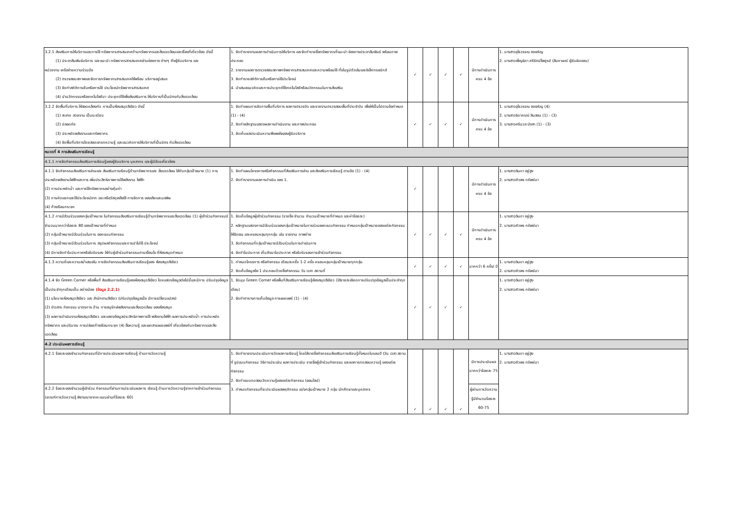| 3.2.1 ส่งเสริมการให้บริการและการใช้ ทรัพยากรสารสนเทศด้านทรัพยากรและสิ่งแวดล้อมและเรื่องที่เกี่ยวข้อง ดังนี้ (1) ประชาสัมพันธ์บริการ และแนะนำ ทรัพยากรสารสนเทศผ่านช่องทาง ต่างๆ ถึงผู้รับบริการ และ หน่วยงาน เครือข่ายความร่วมมือ (2) ตรวจสอบสภาพและจัดการทรัพยากรสารสนเทศให้พร้อม บริการอยู่เสมอ (3) จัดทำสถิติการยืมหรือการใช้ ประโยชน์ทรัพยากรสารสนเทศ (4) นำนวัตกรรมหรือเทคโนโลยีมา ประยุกต์ใช้เพื่อส่งเสริมการ ให้บริการที่เป็นมิตรกับสิ่งแวดล้อม | 1. จัดทำรายงานผลการดำเนินการให้บริการ และจัดทำรายชื่อทรัพยากรที่แนะนำ ช่องทางประชาสัมพันธ์ พร้อมภาพประกอบ 2. รายงานผลการตรวจสอบสภาพทรัพยากรสารสนเทศและความพร้อมใช้ ทั้งในรูปตัวเล่มและอิเล็กทรอนิกส์ 3. จัดทำรายสถิติการยืมหรือการใช้ประโยชน์ 4. นำเสนอแนวคิดและการประยุกต์ใช้เทคโนโลยีหรือนวัตกรรมในการส่งเสริม | ✓ | ✓ | ✓ | ✓ | มีการดำเนินการครบ 4 ข้อ | 1. นางสาวอุไรวรรณ จงเจริญ 2. นางสาวเพ็ญธิภา ศรีรัตน์ไพศูรย์ (สัมภาษณ์ ผู้รับผิดชอบ) |
| 3.2.2 จัดพื้นที่บริการ ให้สอดคล้องกับ การเป็นห้องสมุดสีเขียว ดังนี้ (1) สะอาด สวยงาม เป็นระเบียบ (2) ปลอดภัย (3) ประหยัดพลังงานและทรัพยากร (4) จัดพื้นที่บริการโดยสอดแทรกความรู้ และแนวคิดการให้บริการที่เป็นมิตร กับสิ่งแวดล้อม | 1. จัดทำแผนการจัดการพื้นที่บริการ ผลการตรวจวัด และรายงานตรวจสอบพื้นที่ประจำวัน เพื่อให้เป็นไปตามข้อกำหนด (1) - (4) 2. จัดทำหลักฐานแสดงผลการดำเนินงาน และภาพประกอบ 3. จัดเก็บผลประเมินความพึงพอใจของผู้รับบริการ | ✓ | ✓ | ✓ | ✓ | มีการดำเนินการครบ 4 ข้อ | 1. นางสาวอุไรวรรณ จงเจริญ (4) 2. นางสาวธิดาภรณ์ สินสอน (1) - (3) 3. นางสาวศรีนวล มังสา (1) - (3) |
| หมวดที่ 4 การส่งเสริมการเรียนรู้ | | | | | | | |
| 4.1.1 การจัดกิจกรรมส่งเสริมการเรียนรู้ของผู้รับบริการ บุคลากร และผู้มีส่วนเกี่ยวข้อง | | | | | | | |
| 4.1.1 จัดกิจกรรมส่งเสริมการอ่านและ ส่งเสริมการเรียนรู้ด้านทรัพยากรและ สิ่งแวดล้อม ให้กับกลุ่มเป้าหมาย (1) การประหยัดพลังงานไฟฟ้าและการ เพิ่มประสิทธิภาพการใช้พลังงาน ไฟฟ้า (2) การประหยัดน้ำ และการใช้ทรัพยากรอย่างคุ้มค่า (3) การคัดแยกและใช้ประโยชน์จาก ขยะหรือวัสดุเหลือใช้ การจัดการ ของเสียและมลพิษ (4) ก๊าซเรือนกระจก | 1. จัดทำแผนโครงการหรือกิจกรรมที่ส่งเสริมการอ่าน และส่งเสริมการเรียนรู้ ตามข้อ (1) - (4) 2. จัดทำรายงานผลการดำเนิน ของ 1. | ✓ | | | | มีการดำเนินการครบ 4 ข้อ | 1. นางสาวลินดา อยู่สูง 2. นางสาวศิวพร ทรัพย์มา |
| 4.1.2 การมีส่วนร่วมของกลุ่มเป้าหมาย ในกิจกรรมส่งเสริมการเรียนรู้ด้านทรัพยากรและสิ่งแวดล้อม (1) ผู้เข้าร่วมกิจกรรมมีจำนวนมากกว่าร้อยละ 80 ของเป้าหมายที่กำหนด (2) กลุ่มเป้าหมายมีส่วนร่วมในการ ออกแบบกิจกรรม (3) กลุ่มเป้าหมายมีส่วนร่วมในการ สรุปผลกิจกรรมและการนำไปใช้ ประโยชน์ (4) มีการจัดทำใบประกาศหรือใบรับรอง ให้กับผู้เข้าร่วมกิจกรรมตามเงื่อนไข ที่ห้องสมุดกำหนด | 1. จัดเก็บข้อมูลผู้เข้าร่วมกิจกรรม (รายชื่อ จำนวน จำนวนเป้าหมายที่กำหนด และค่าร้อยละ) 2. หลักฐานแสดงการมีส่วนร่วมของกลุ่มเป้าหมายในการร่วมออกแบบกิจกรรม กำหนดกลุ่มเป้าหมายของแต่ละกิจกรรมให้ชัดเจน และครอบคลุมทุกกลุ่ม เช่น รายงาน ภาพถ่าย 3. จัดกิจกรรมที่กลุ่มเป้าหมายมีส่วนร่วมในการดำเนินการ 4. จัดทำใบประกาศ เก็บสำเนาใบประกาศ หรือใบรับรองการเข้าร่วมกิจกรรม | ✓ | ✓ | ✓ | ✓ | มีการดำเนินการครบ 4 ข้อ | 1. นางสาวลินดา อยู่สูง 2. นางสาวศิวพร ทรัพย์มา |
| 4.1.3 ความถี่และความสม่ำเสมอใน การจัดกิจกรรมส่งเสริมการเรียนรู้ของ ห้องสมุดสีเขียว | 1. กำหนดโครงการ หรือกิจกรรม เดือนละครั้ง 1-2 ครั้ง ครอบคลุมกลุ่มเป้าหมายทุกกลุ่ม 2. จัดเก็บข้อมูลข้อ 1 ประกอบด้วยชื่อกิจกรรม วัน เวลา สถานที่ | ✓ | ✓ | ✓ | ✓ | มากกว่า 6 ครั้ง/ ปี | 1. นางสาวลินดา อยู่สูง 2. นางสาวศิวพร ทรัพย์มา |
| 4.1.4 จัด Green Corner หรือพื้นที่ ส่งเสริมการเรียนรู้ของห้องสมุดสีเขียว โดยแสดงข้อมูลต่อไปนี้และมีการ ปรับปรุงข้อมูลเป็นประจำทุกเดือนเป็น อย่างน้อย (ข้อมูล 2.2.1) (1) นโยบายห้องสมุดสีเขียว และ สำนักงานสีเขียว (ปรับปรุงข้อมูลเมื่อ มีการเปลี่ยนแปลง) (2) ข่าวสาร กิจกรรม มาตรการ ด้าน การอนุรักษ์พลังงานและสิ่งแวดล้อม ของห้องสมุด (3) ผลการดำเนินงานห้องสมุดสีเขียว และแสดงข้อมูลประสิทธิภาพการใช้ พลังงานไฟฟ้า ผลการประหยัดน้ำ การประหยัดทรัพยากร และปริมาณ การปล่อยก๊าซเรือนกระจก (4) สื่อความรู้ และเอกสารเผยแพร่ที่ เกี่ยวข้องกับทรัพยากรและสิ่งแวดล้อม | 1. จัดมุม Green Corner หรือพื้นที่ส่งเสริมการเรียนรู้ห้องสมุดสีเขียว (ใส่รายละเอียดการปรับปรุงข้อมูลเป็นประจำทุกเดือน) 2. จัดทำตารางการเก็บข้อมูล การเผยแพร่ (1) - (4) | ✓ | ✓ | ✓ | ✓ | | 1. นางสาวลินดา อยู่สูง 2. นางสาวศิวพร ทรัพย์มา |
| 4.2 ประเมินผลการเรียนรู้ | | | | | | | |
| 4.2.1 ร้อยละของจำนวนกิจกรรมที่มีการประเมินผลการเรียนรู้ ด้านการวัดความรู้ | 1. จัดทำรายงานประเมินการวัดผลการเรียนรู้ โดยใส่รายชื่อกิจกรรมส่งเสริมการเรียนรู้ทั้งหมดในรอบปี (วัน เวลา สถานที่ รูปแบบกิจกรรม วิธีการประเมิน ผลการประเมิน รายชื่อผู้เข้าร่วมกิจกรรม และผลการทดสอบความรู้ ของแต่ละกิจกรรม 2. จัดทำแบบทดสอบวัดความรู้ของแต่ละกิจกรรม (ออนไลน์) 3. กำหนดกิจกรรมที่จะประเมินผลพฤติกรรม แบ่งกลุ่มเป้าหมาย 2 กลุ่ม นักศึกษาและบุคลากร | ✓ | ✓ | ✓ | ✓ | มีการประเมินผลมากกว่าร้อยละ 75 | 1. นางสาวลินดา อยู่สูง 2. นางสาวศิวพร ทรัพย์มา |
| 4.2.2 ร้อยละของจำนวนผู้เข้าร่วม กิจกรรมที่ผ่านการประเมินผลการ เรียนรู้ ด้านการวัดความรู้จากการเข้าร่วมกิจกรรม (เกณฑ์การวัดความรู้ พิจารณาจากคะแนนผ่านที่ร้อยละ 60) | | | | | | ผู้ผ่านการวัดความรู้มีจำนวนร้อยละ 60-75 | |